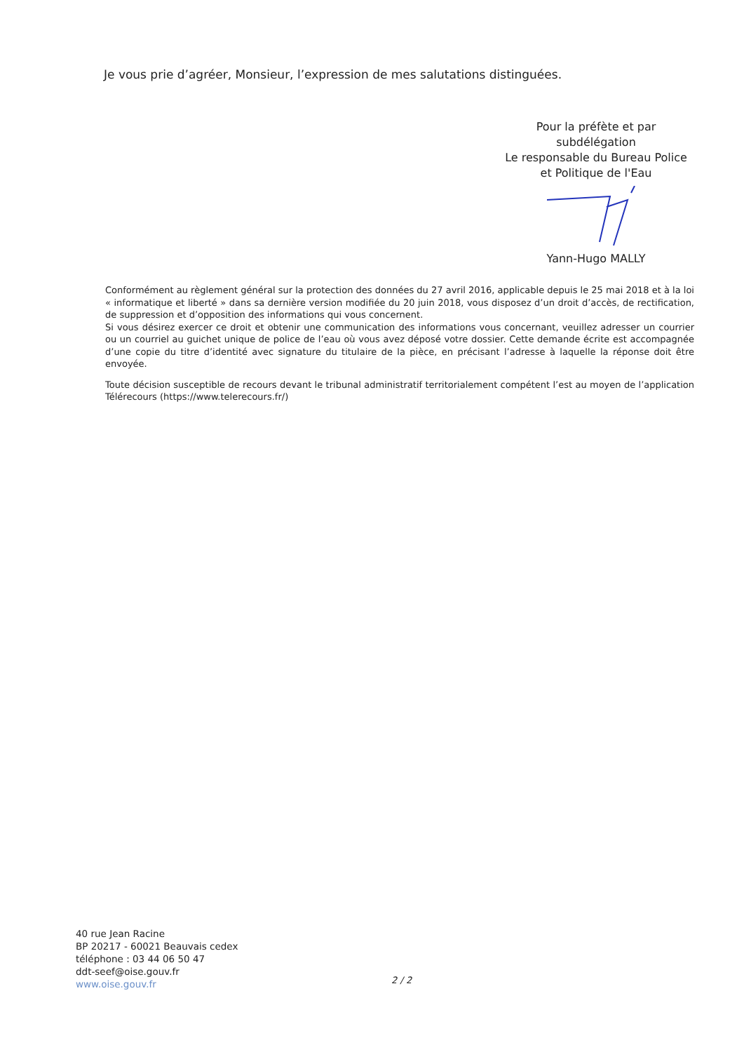Je vous prie d’agréer, Monsieur, l’expression de mes salutations distinguées.
Pour la préfète et par
subdélégation
Le responsable du Bureau Police
et Politique de l'Eau
Yann-Hugo MALLY
Conformément au règlement général sur la protection des données du 27 avril 2016, applicable depuis le 25 mai 2018 et à la loi « informatique et liberté » dans sa dernière version modifiée du 20 juin 2018, vous disposez d’un droit d’accès, de rectification, de suppression et d’opposition des informations qui vous concernent.
Si vous désirez exercer ce droit et obtenir une communication des informations vous concernant, veuillez adresser un courrier ou un courriel au guichet unique de police de l’eau où vous avez déposé votre dossier. Cette demande écrite est accompagnée d’une copie du titre d’identité avec signature du titulaire de la pièce, en précisant l’adresse à laquelle la réponse doit être envoyée.
Toute décision susceptible de recours devant le tribunal administratif territorialement compétent l’est au moyen de l’application Télérecours (https://www.telerecours.fr/)
40 rue Jean Racine
BP 20217 - 60021 Beauvais cedex
téléphone : 03 44 06 50 47
ddt-seef@oise.gouv.fr
www.oise.gouv.fr
2 / 2